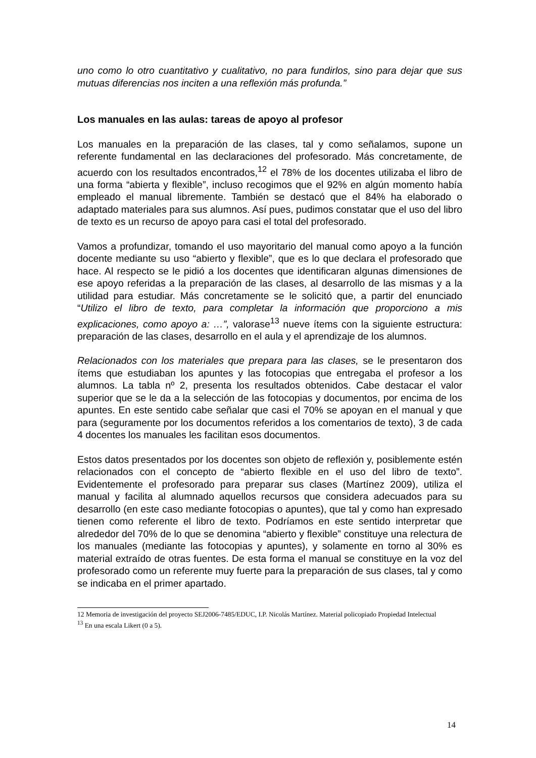uno como lo otro cuantitativo y cualitativo, no para fundirlos, sino para dejar que sus mutuas diferencias nos inciten a una reflexión más profunda.”
Los manuales en las aulas: tareas de apoyo al profesor
Los manuales en la preparación de las clases, tal y como señalamos, supone un referente fundamental en las declaraciones del profesorado. Más concretamente, de acuerdo con los resultados encontrados,<sup>12</sup> el 78% de los docentes utilizaba el libro de una forma “abierta y flexible”, incluso recogimos que el 92% en algún momento había empleado el manual libremente. También se destacó que el 84% ha elaborado o adaptado materiales para sus alumnos. Así pues, pudimos constatar que el uso del libro de texto es un recurso de apoyo para casi el total del profesorado.
Vamos a profundizar, tomando el uso mayoritario del manual como apoyo a la función docente mediante su uso “abierto y flexible”, que es lo que declara el profesorado que hace. Al respecto se le pidió a los docentes que identificaran algunas dimensiones de ese apoyo referidas a la preparación de las clases, al desarrollo de las mismas y a la utilidad para estudiar. Más concretamente se le solicitó que, a partir del enunciado “Utilizo el libro de texto, para completar la información que proporciono a mis explicaciones, como apoyo a: …”, valorase<sup>13</sup> nueve ítems con la siguiente estructura: preparación de las clases, desarrollo en el aula y el aprendizaje de los alumnos.
Relacionados con los materiales que prepara para las clases, se le presentaron dos ítems que estudiaban los apuntes y las fotocopias que entregaba el profesor a los alumnos. La tabla nº 2, presenta los resultados obtenidos. Cabe destacar el valor superior que se le da a la selección de las fotocopias y documentos, por encima de los apuntes. En este sentido cabe señalar que casi el 70% se apoyan en el manual y que para (seguramente por los documentos referidos a los comentarios de texto), 3 de cada 4 docentes los manuales les facilitan esos documentos.
Estos datos presentados por los docentes son objeto de reflexión y, posiblemente estén relacionados con el concepto de “abierto flexible en el uso del libro de texto”. Evidentemente el profesorado para preparar sus clases (Martínez 2009), utiliza el manual y facilita al alumnado aquellos recursos que considera adecuados para su desarrollo (en este caso mediante fotocopias o apuntes), que tal y como han expresado tienen como referente el libro de texto. Podríamos en este sentido interpretar que alrededor del 70% de lo que se denomina “abierto y flexible” constituye una relectura de los manuales (mediante las fotocopias y apuntes), y solamente en torno al 30% es material extraído de otras fuentes. De esta forma el manual se constituye en la voz del profesorado como un referente muy fuerte para la preparación de sus clases, tal y como se indicaba en el primer apartado.
12 Memoria de investigación del proyecto SEJ2006-7485/EDUC, I.P. Nicolás Martínez. Material policopiado Propiedad Intelectual
<sup>13</sup> En una escala Likert (0 a 5).
14